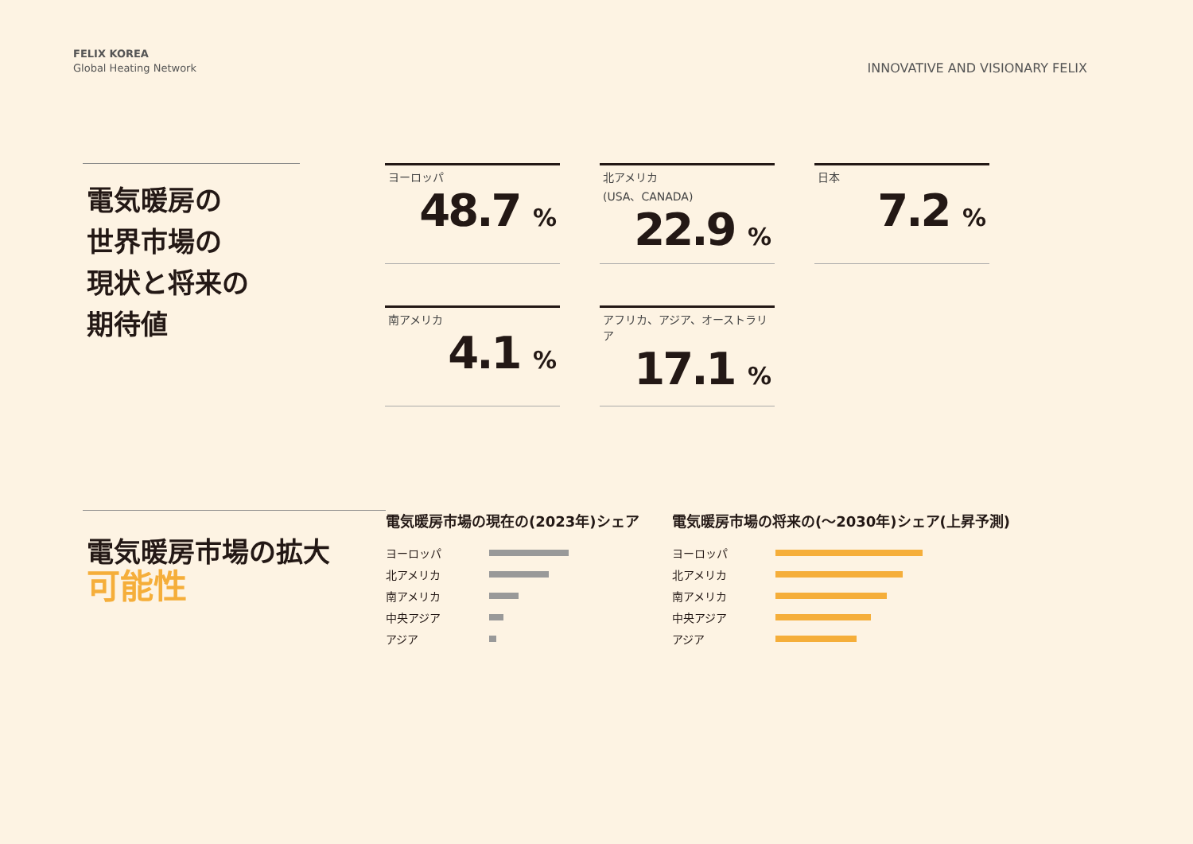FELIX KOREA
Global Heating Network
INNOVATIVE AND VISIONARY FELIX
電気暖房の
世界市場の
現状と将来の
期待値
ヨーロッパ
48.7 %
北アメリカ
(USA、CANADA)
22.9 %
日本
7.2 %
南アメリカ
4.1 %
アフリカ、アジア、オーストラリア
17.1 %
電気暖房市場の拡大
可能性
電気暖房市場の現在の(2023年)シェア
ヨーロッパ
北アメリカ
南アメリカ
中央アジア
アジア
電気暖房市場の将来の(〜2030年)シェア(上昇予測)
ヨーロッパ
北アメリカ
南アメリカ
中央アジア
アジア